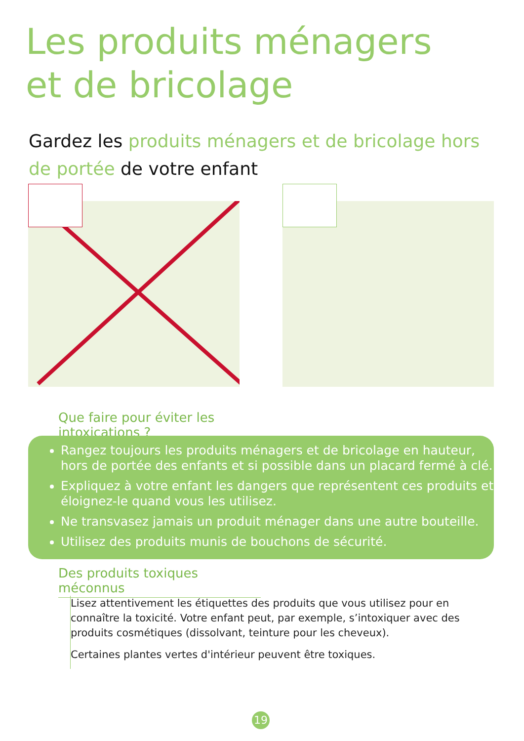Les produits ménagers
et de bricolage
Gardez les produits ménagers et de bricolage hors de portée de votre enfant
Que faire pour éviter les intoxications ?
Rangez toujours les produits ménagers et de bricolage en hauteur, hors de portée des enfants et si possible dans un placard fermé à clé.
Expliquez à votre enfant les dangers que représentent ces produits et éloignez-le quand vous les utilisez.
Ne transvasez jamais un produit ménager dans une autre bouteille.
Utilisez des produits munis de bouchons de sécurité.
Des produits toxiques méconnus
Lisez attentivement les étiquettes des produits que vous utilisez pour en connaître la toxicité. Votre enfant peut, par exemple, s’intoxiquer avec des produits cosmétiques (dissolvant, teinture pour les cheveux).
Certaines plantes vertes d'intérieur peuvent être toxiques.
19